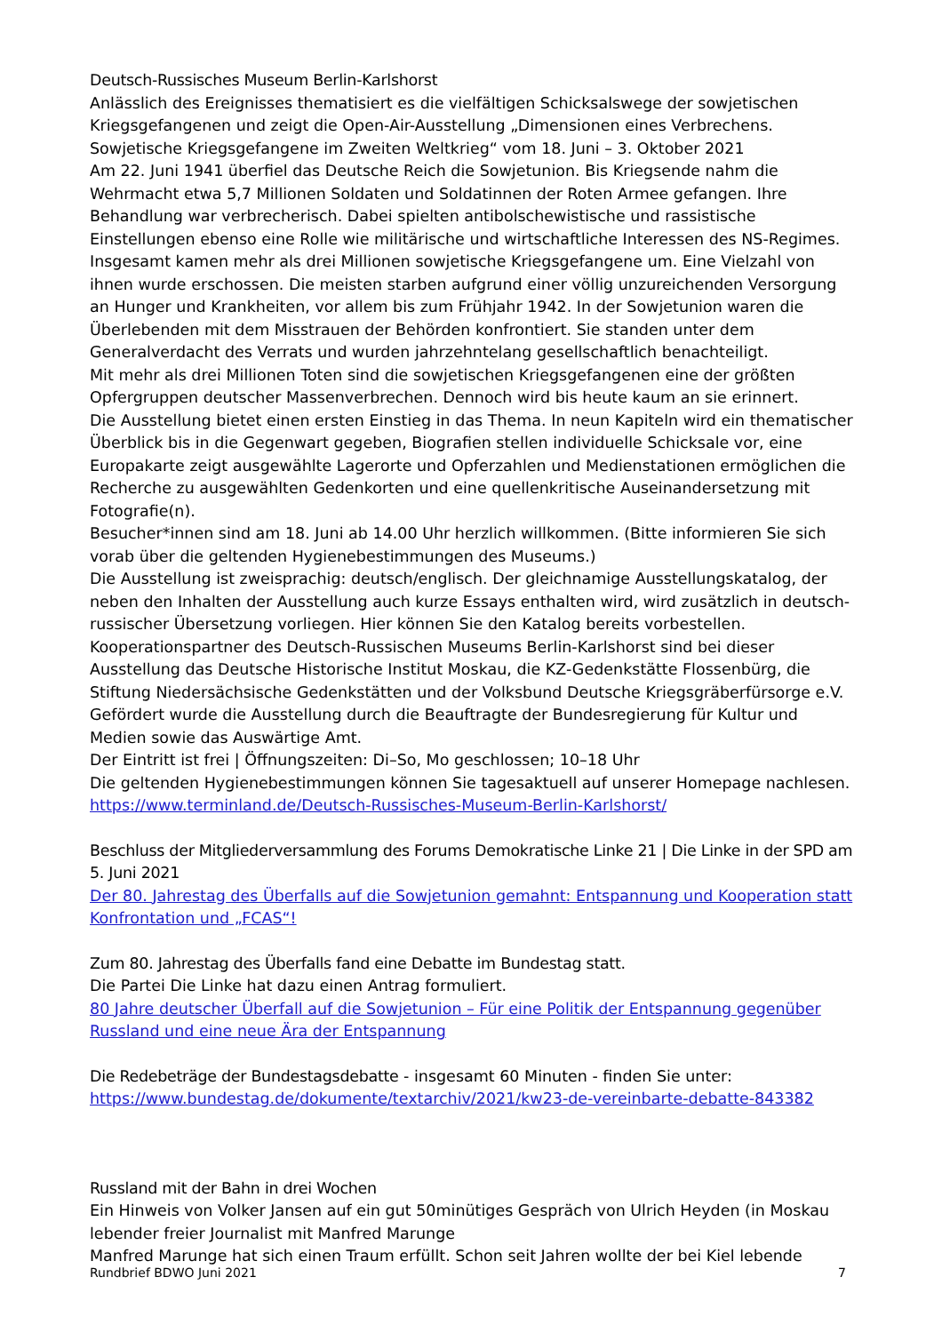Deutsch-Russisches Museum Berlin-Karlshorst
Anlässlich des Ereignisses thematisiert es die vielfältigen Schicksalswege der sowjetischen Kriegsgefangenen und zeigt die Open-Air-Ausstellung „Dimensionen eines Verbrechens. Sowjetische Kriegsgefangene im Zweiten Weltkrieg“ vom 18. Juni – 3. Oktober 2021
Am 22. Juni 1941 überfiel das Deutsche Reich die Sowjetunion. Bis Kriegsende nahm die Wehrmacht etwa 5,7 Millionen Soldaten und Soldatinnen der Roten Armee gefangen. Ihre Behandlung war verbrecherisch. Dabei spielten antibolschewistische und rassistische Einstellungen ebenso eine Rolle wie militärische und wirtschaftliche Interessen des NS-Regimes. Insgesamt kamen mehr als drei Millionen sowjetische Kriegsgefangene um. Eine Vielzahl von ihnen wurde erschossen. Die meisten starben aufgrund einer völlig unzureichenden Versorgung an Hunger und Krankheiten, vor allem bis zum Frühjahr 1942. In der Sowjetunion waren die Überlebenden mit dem Misstrauen der Behörden konfrontiert. Sie standen unter dem Generalverdacht des Verrats und wurden jahrzehntelang gesellschaftlich benachteiligt.
Mit mehr als drei Millionen Toten sind die sowjetischen Kriegsgefangenen eine der größten Opfergruppen deutscher Massenverbrechen. Dennoch wird bis heute kaum an sie erinnert.
Die Ausstellung bietet einen ersten Einstieg in das Thema. In neun Kapiteln wird ein thematischer Überblick bis in die Gegenwart gegeben, Biografien stellen individuelle Schicksale vor, eine Europakarte zeigt ausgewählte Lagerorte und Opferzahlen und Medienstationen ermöglichen die Recherche zu ausgewählten Gedenkorten und eine quellenkritische Auseinandersetzung mit Fotografie(n).
Besucher*innen sind am 18. Juni ab 14.00 Uhr herzlich willkommen. (Bitte informieren Sie sich vorab über die geltenden Hygienebestimmungen des Museums.)
Die Ausstellung ist zweisprachig: deutsch/englisch. Der gleichnamige Ausstellungskatalog, der neben den Inhalten der Ausstellung auch kurze Essays enthalten wird, wird zusätzlich in deutsch-russischer Übersetzung vorliegen. Hier können Sie den Katalog bereits vorbestellen.
Kooperationspartner des Deutsch-Russischen Museums Berlin-Karlshorst sind bei dieser Ausstellung das Deutsche Historische Institut Moskau, die KZ-Gedenkstätte Flossenbürg, die Stiftung Niedersächsische Gedenkstätten und der Volksbund Deutsche Kriegsgräberfürsorge e.V.
Gefördert wurde die Ausstellung durch die Beauftragte der Bundesregierung für Kultur und Medien sowie das Auswärtige Amt.
Der Eintritt ist frei | Öffnungszeiten: Di–So, Mo geschlossen; 10–18 Uhr
Die geltenden Hygienebestimmungen können Sie tagesaktuell auf unserer Homepage nachlesen.
https://www.terminland.de/Deutsch-Russisches-Museum-Berlin-Karlshorst/
Beschluss der Mitgliederversammlung des Forums Demokratische Linke 21 | Die Linke in der SPD am 5. Juni 2021
Der 80. Jahrestag des Überfalls auf die Sowjetunion gemahnt: Entspannung und Kooperation statt Konfrontation und „FCAS“!
Zum 80. Jahrestag des Überfalls fand eine Debatte im Bundestag statt.
Die Partei Die Linke hat dazu einen Antrag formuliert.
80 Jahre deutscher Überfall auf die Sowjetunion – Für eine Politik der Entspannung gegenüber Russland und eine neue Ära der Entspannung
Die Redebeträge der Bundestagsdebatte - insgesamt 60 Minuten - finden Sie unter:
https://www.bundestag.de/dokumente/textarchiv/2021/kw23-de-vereinbarte-debatte-843382
Russland mit der Bahn in drei Wochen
Ein Hinweis von Volker Jansen auf ein gut 50minütiges Gespräch von Ulrich Heyden (in Moskau lebender freier Journalist mit Manfred Marunge
Manfred Marunge hat sich einen Traum erfüllt. Schon seit Jahren wollte der bei Kiel lebende
Rundbrief BDWO Juni 2021 7